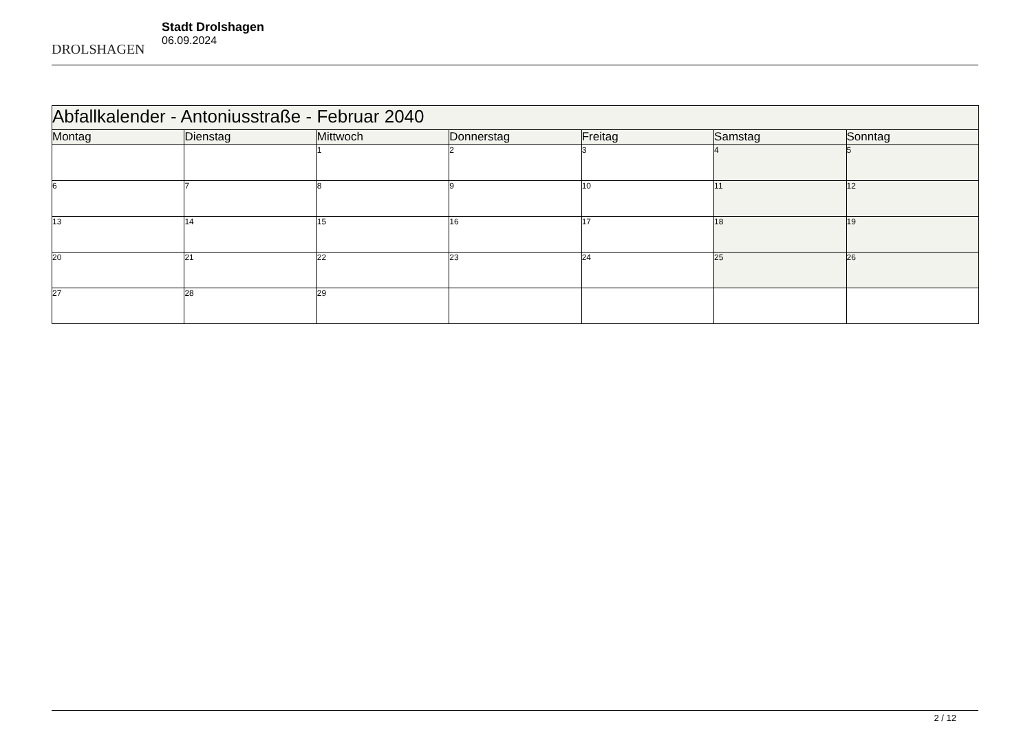DROLSHAGEN
Stadt Drolshagen
06.09.2024
| Abfallkalender - Antoniusstraße - Februar 2040 | | | | | | |
| --- | --- | --- | --- | --- | --- | --- |
| Montag | Dienstag | Mittwoch | Donnerstag | Freitag | Samstag | Sonntag |
| | | 1 | 2 | 3 | 4 | 5 |
| 6 | 7 | 8 | 9 | 10 | 11 | 12 |
| 13 | 14 | 15 | 16 | 17 | 18 | 19 |
| 20 | 21 | 22 | 23 | 24 | 25 | 26 |
| 27 | 28 | 29 | | | | |
2 / 12